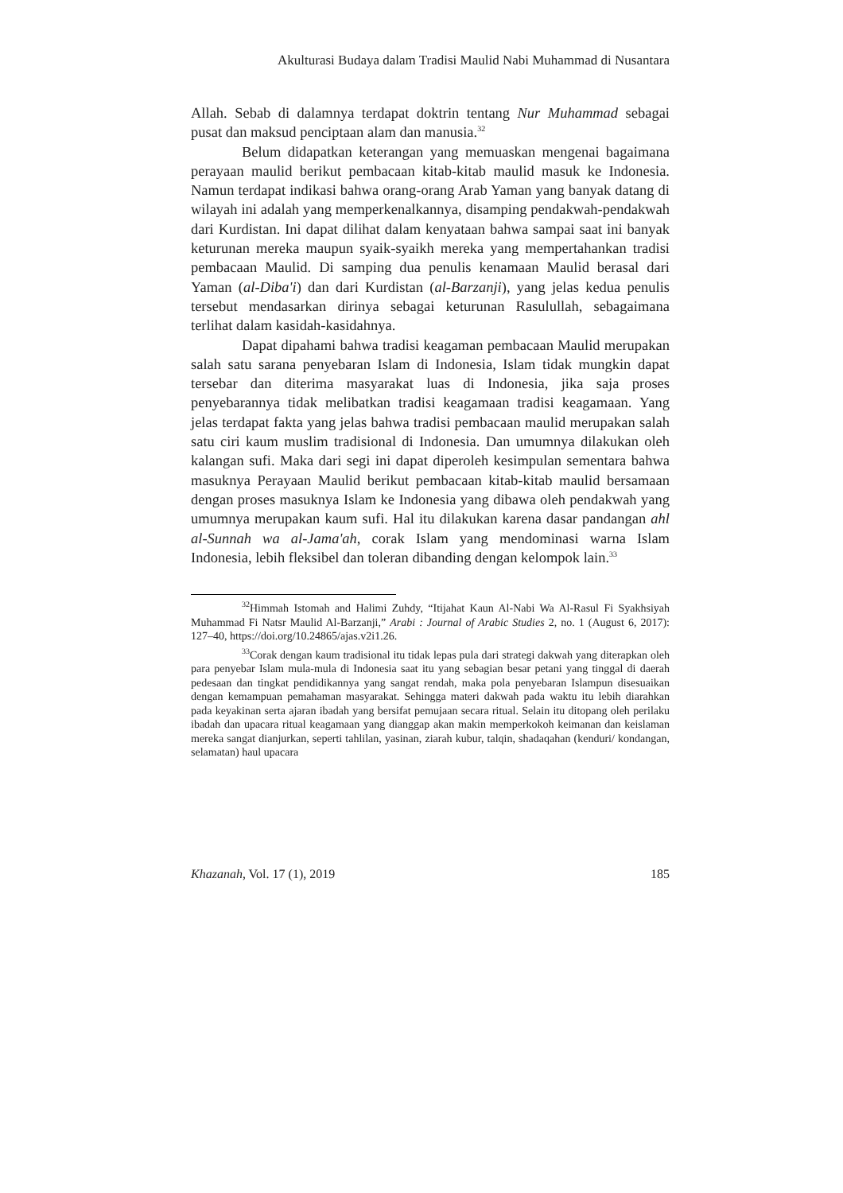Akulturasi Budaya dalam Tradisi Maulid Nabi Muhammad di Nusantara
Allah. Sebab di dalamnya terdapat doktrin tentang Nur Muhammad sebagai pusat dan maksud penciptaan alam dan manusia.<sup>32</sup>
Belum didapatkan keterangan yang memuaskan mengenai bagaimana perayaan maulid berikut pembacaan kitab-kitab maulid masuk ke Indonesia. Namun terdapat indikasi bahwa orang-orang Arab Yaman yang banyak datang di wilayah ini adalah yang memperkenalkannya, disamping pendakwah-pendakwah dari Kurdistan. Ini dapat dilihat dalam kenyataan bahwa sampai saat ini banyak keturunan mereka maupun syaik-syaikh mereka yang mempertahankan tradisi pembacaan Maulid. Di samping dua penulis kenamaan Maulid berasal dari Yaman (al-Diba'i) dan dari Kurdistan (al-Barzanji), yang jelas kedua penulis tersebut mendasarkan dirinya sebagai keturunan Rasulullah, sebagaimana terlihat dalam kasidah-kasidahnya.
Dapat dipahami bahwa tradisi keagaman pembacaan Maulid merupakan salah satu sarana penyebaran Islam di Indonesia, Islam tidak mungkin dapat tersebar dan diterima masyarakat luas di Indonesia, jika saja proses penyebarannya tidak melibatkan tradisi keagamaan tradisi keagamaan. Yang jelas terdapat fakta yang jelas bahwa tradisi pembacaan maulid merupakan salah satu ciri kaum muslim tradisional di Indonesia. Dan umumnya dilakukan oleh kalangan sufi. Maka dari segi ini dapat diperoleh kesimpulan sementara bahwa masuknya Perayaan Maulid berikut pembacaan kitab-kitab maulid bersamaan dengan proses masuknya Islam ke Indonesia yang dibawa oleh pendakwah yang umumnya merupakan kaum sufi. Hal itu dilakukan karena dasar pandangan ahl al-Sunnah wa al-Jama'ah, corak Islam yang mendominasi warna Islam Indonesia, lebih fleksibel dan toleran dibanding dengan kelompok lain.<sup>33</sup>
<sup>32</sup> Himmah Istomah and Halimi Zuhdy, “Itijahat Kaun Al-Nabi Wa Al-Rasul Fi Syakhsiyah Muhammad Fi Natsr Maulid Al-Barzanji,” Arabi : Journal of Arabic Studies 2, no. 1 (August 6, 2017): 127–40, https://doi.org/10.24865/ajas.v2i1.26.
<sup>33</sup> Corak dengan kaum tradisional itu tidak lepas pula dari strategi dakwah yang diterapkan oleh para penyebar Islam mula-mula di Indonesia saat itu yang sebagian besar petani yang tinggal di daerah pedesaan dan tingkat pendidikannya yang sangat rendah, maka pola penyebaran Islampun disesuaikan dengan kemampuan pemahaman masyarakat. Sehingga materi dakwah pada waktu itu lebih diarahkan pada keyakinan serta ajaran ibadah yang bersifat pemujaan secara ritual. Selain itu ditopang oleh perilaku ibadah dan upacara ritual keagamaan yang dianggap akan makin memperkokoh keimanan dan keislaman mereka sangat dianjurkan, seperti tahlilan, yasinan, ziarah kubur, talqin, shadaqahan (kenduri/ kondangan, selamatan) haul upacara
Khazanah, Vol. 17 (1), 2019 185